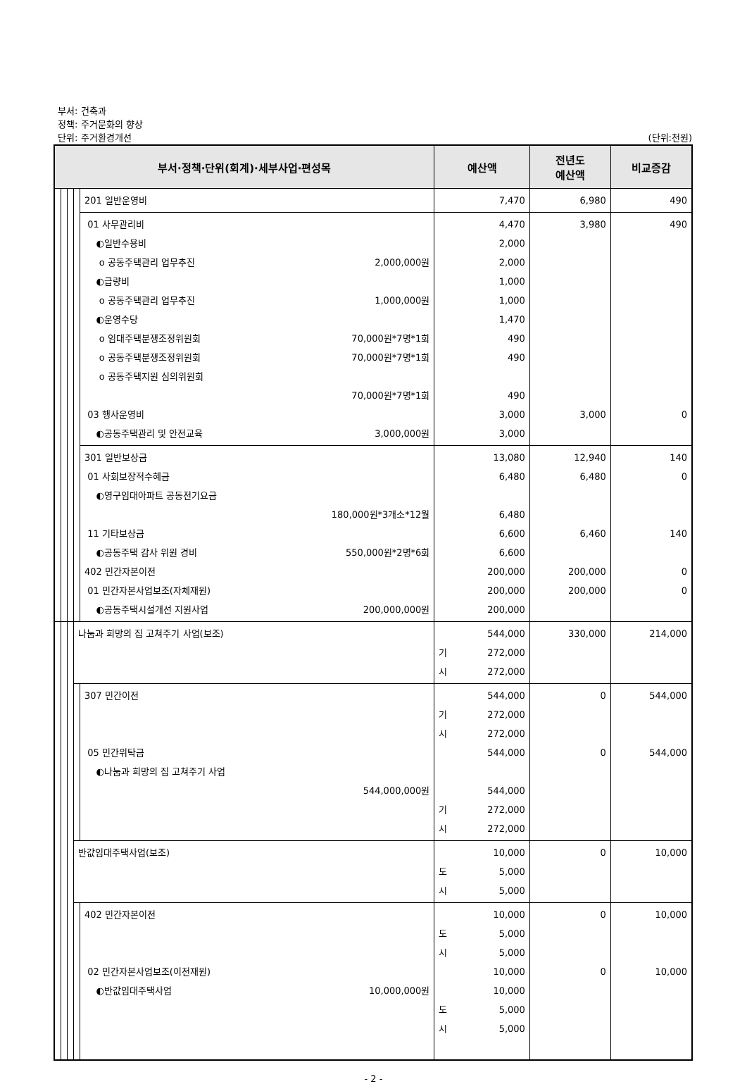부서: 건축과
정책: 주거문화의 향상
단위: 주거환경개선
(단위:천원)
| 부서·정책·단위(회계)·세부사업·편성목 | | | | | 예산액 | 전년도 예산액 | 비교증감 |
| --- | --- | --- | --- | --- | --- | --- | --- |
| | | | | 201 일반운영비 | 7,470 | 6,980 | 490 |
| | | | | 01 사무관리비 ◐일반수용비 o 공동주택관리 업무추진 2,000,000원 ◐급량비 o 공동주택관리 업무추진 1,000,000원 ◐운영수당 o 임대주택분쟁조정위원회 70,000원*7명*1회 o 공동주택분쟁조정위원회 70,000원*7명*1회 o 공동주택지원 심의위원회 70,000원*7명*1회 03 행사운영비 ◐공동주택관리 및 안전교육 3,000,000원 | 4,470 2,000 2,000 1,000 1,000 1,470 490 490 490 3,000 3,000 | 3,980 3,000 | 490 0 |
| | | | | 301 일반보상금 01 사회보장적수혜금 ◐영구임대아파트 공동전기요금 180,000원*3개소*12월 11 기타보상금 ◐공동주택 감사 위원 경비 550,000원*2명*6회 402 민간자본이전 01 민간자본사업보조(자체재원) ◐공동주택시설개선 지원사업 200,000,000원 | 13,080 6,480 6,480 6,600 6,600 200,000 200,000 200,000 | 12,940 6,480 6,460 200,000 200,000 | 140 0 140 0 0 |
| | | | 나눔과 희망의 집 고쳐주기 사업(보조) | | 544,000 기 272,000 시 272,000 | 330,000 | 214,000 |
| | | | | 307 민간이전 05 민간위탁금 ◐나눔과 희망의 집 고쳐주기 사업 544,000,000원 | 544,000 기 272,000 시 272,000 544,000 544,000 기 272,000 시 272,000 | 0 0 | 544,000 544,000 |
| | | | 반값임대주택사업(보조) | | 10,000 도 5,000 시 5,000 | 0 | 10,000 |
| | | | | 402 민간자본이전 02 민간자본사업보조(이전재원) ◐반값임대주택사업 10,000,000원 | 10,000 도 5,000 시 5,000 10,000 10,000 도 5,000 시 5,000 | 0 0 | 10,000 10,000 |
- 2 -